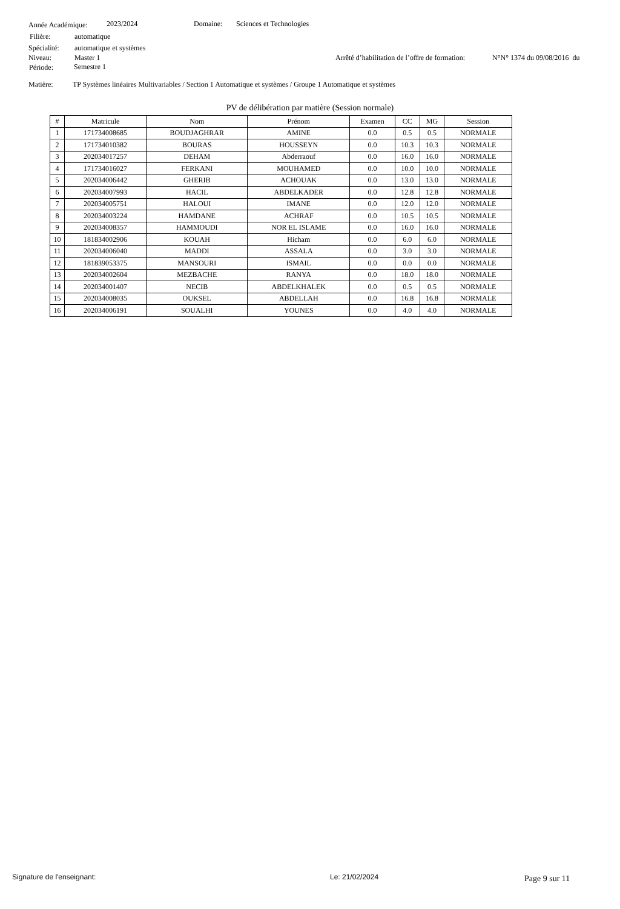Année Académique: 2023/2024 Domaine: Sciences et Technologies
Filière: automatique
Spécialité: automatique et systèmes
Niveau: Master 1 Arrêté d’habilitation de l’offre de formation: N°N° 1374 du 09/08/2016 du
Période: Semestre 1
Matière: TP Systèmes linéaires Multivariables / Section 1 Automatique et systèmes / Groupe 1 Automatique et systèmes
PV de délibération par matière (Session normale)
| # | Matricule | Nom | Prénom | Examen | CC | MG | Session |
| --- | --- | --- | --- | --- | --- | --- | --- |
| 1 | 171734008685 | BOUDJAGHRAR | AMINE | 0.0 | 0.5 | 0.5 | NORMALE |
| 2 | 171734010382 | BOURAS | HOUSSEYN | 0.0 | 10.3 | 10.3 | NORMALE |
| 3 | 202034017257 | DEHAM | Abderraouf | 0.0 | 16.0 | 16.0 | NORMALE |
| 4 | 171734016027 | FERKANI | MOUHAMED | 0.0 | 10.0 | 10.0 | NORMALE |
| 5 | 202034006442 | GHERIB | ACHOUAK | 0.0 | 13.0 | 13.0 | NORMALE |
| 6 | 202034007993 | HACIL | ABDELKADER | 0.0 | 12.8 | 12.8 | NORMALE |
| 7 | 202034005751 | HALOUI | IMANE | 0.0 | 12.0 | 12.0 | NORMALE |
| 8 | 202034003224 | HAMDANE | ACHRAF | 0.0 | 10.5 | 10.5 | NORMALE |
| 9 | 202034008357 | HAMMOUDI | NOR EL ISLAME | 0.0 | 16.0 | 16.0 | NORMALE |
| 10 | 181834002906 | KOUAH | Hicham | 0.0 | 6.0 | 6.0 | NORMALE |
| 11 | 202034006040 | MADDI | ASSALA | 0.0 | 3.0 | 3.0 | NORMALE |
| 12 | 181839053375 | MANSOURI | ISMAIL | 0.0 | 0.0 | 0.0 | NORMALE |
| 13 | 202034002604 | MEZBACHE | RANYA | 0.0 | 18.0 | 18.0 | NORMALE |
| 14 | 202034001407 | NECIB | ABDELKHALEK | 0.0 | 0.5 | 0.5 | NORMALE |
| 15 | 202034008035 | OUKSEL | ABDELLAH | 0.0 | 16.8 | 16.8 | NORMALE |
| 16 | 202034006191 | SOUALHI | YOUNES | 0.0 | 4.0 | 4.0 | NORMALE |
Signature de l'enseignant: Le: 21/02/2024 Page 9 sur 11